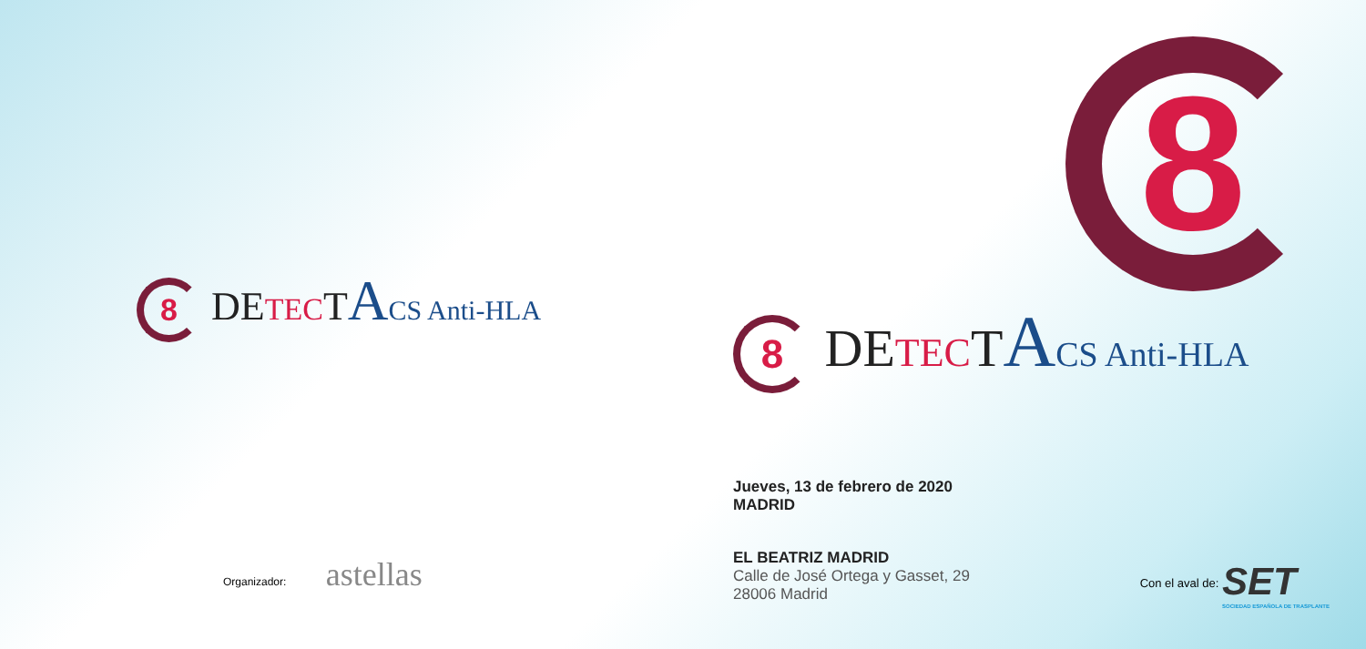8 DETECTACS Anti-HLA
Organizador: astellas
8
8 DETECTACS Anti-HLA
Jueves, 13 de febrero de 2020
MADRID
EL BEATRIZ MADRID
Calle de José Ortega y Gasset, 29
28006 Madrid
Con el aval de: SET SOCIEDAD ESPAÑOLA DE TRASPLANTE